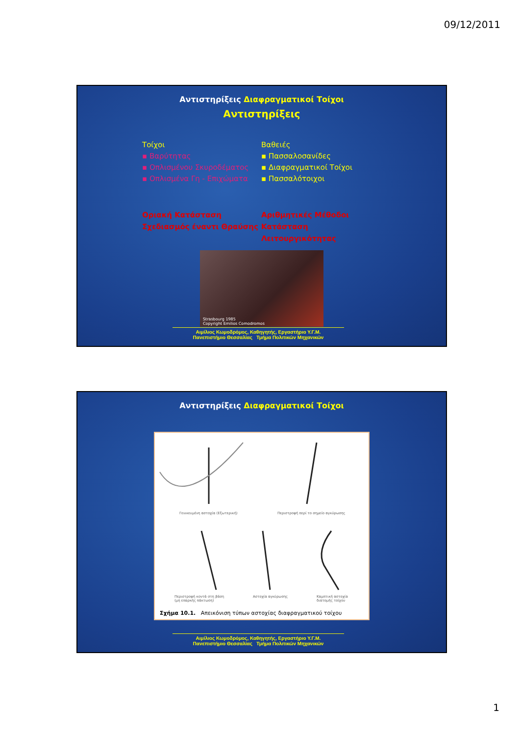09/12/2011
Αντιστηρίξεις Διαφραγματικοί Τοίχοι
Αντιστηρίξεις
Τοίχοι
▪ Βαρύτητας
▪ Οπλισμένου Σκυροδέματος
▪ Οπλισμένα Γη - Επιχώματα
Βαθειές
▪ Πασσαλοσανίδες
▪ Διαφραγματικοί Τοίχοι
▪ Πασσαλότοιχοι
Οριακή Κατάσταση
Σχεδιασμός έναντι Θραύσης
Αριθμητικές Μέθοδοι
Κατάσταση Λειτουργικότητας
Strasbourg 1985
Copyright Emilios Comodromos
Αιμίλιος Κωμοδρόμος, Καθηγητής, Εργαστήριο Υ.Γ.Μ.
Πανεπιστήμιο Θεσσαλίας Τμήμα Πολιτικών Μηχανικών
Αντιστηρίξεις Διαφραγματικοί Τοίχοι
Γενικευμένη αστοχία (Εξωτερική)
Περιστροφή περί το σημείο αγκύρωσης
Περιστροφή κοντά στη βάση
(μη επαρκής πάκτωση)
Αστοχία αγκύρωσης
Καμπτική αστοχία
διατομής τοίχου
Σχήμα 10.1. Απεικόνιση τύπων αστοχίας διαφραγματικού τοίχου
Αιμίλιος Κωμοδρόμος, Καθηγητής, Εργαστήριο Υ.Γ.Μ.
Πανεπιστήμιο Θεσσαλίας Τμήμα Πολιτικών Μηχανικών
1